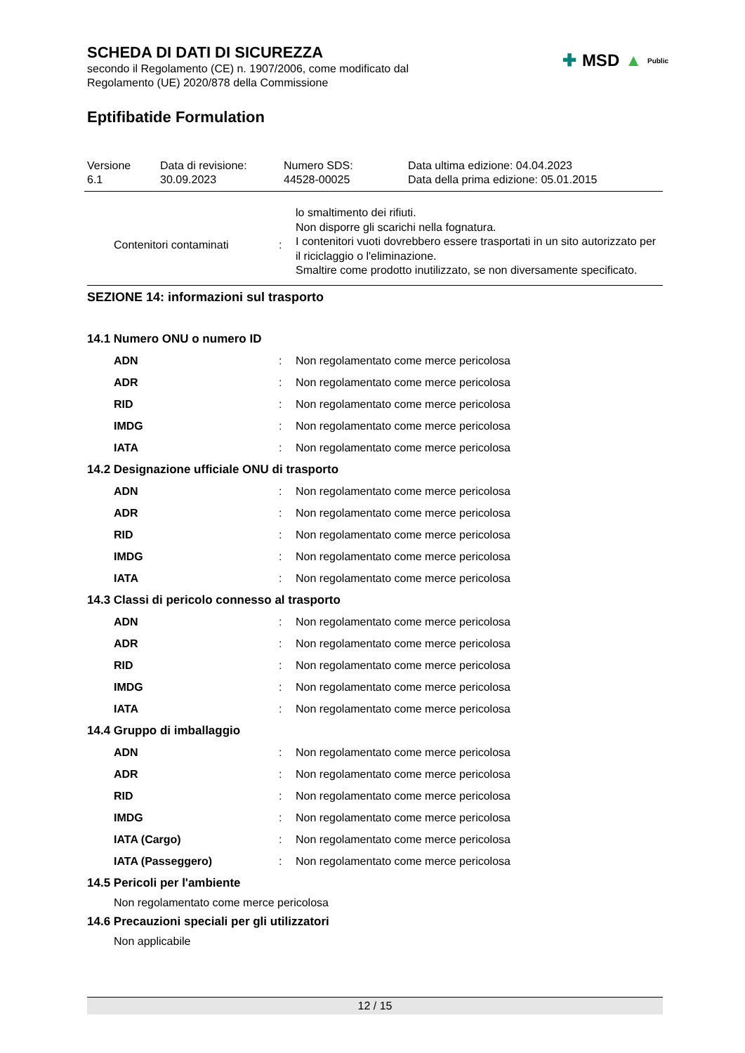SCHEDA DI DATI DI SICUREZZA
secondo il Regolamento (CE) n. 1907/2006, come modificato dal
Regolamento (UE) 2020/878 della Commissione
✚ MSD ▲ Public
Eptifibatide Formulation
Versione
6.1
Data di revisione:
30.09.2023
Numero SDS:
44528-00025
Data ultima edizione: 04.04.2023
Data della prima edizione: 05.01.2015
| Contenitori contaminati | : | lo smaltimento dei rifiuti. Non disporre gli scarichi nella fognatura. I contenitori vuoti dovrebbero essere trasportati in un sito autorizzato per il riciclaggio o l'eliminazione. Smaltire come prodotto inutilizzato, se non diversamente specificato. |
SEZIONE 14: informazioni sul trasporto
| 14.1 Numero ONU o numero ID | | |
| ADN | : | Non regolamentato come merce pericolosa |
| ADR | : | Non regolamentato come merce pericolosa |
| RID | : | Non regolamentato come merce pericolosa |
| IMDG | : | Non regolamentato come merce pericolosa |
| IATA | : | Non regolamentato come merce pericolosa |
| 14.2 Designazione ufficiale ONU di trasporto | | |
| ADN | : | Non regolamentato come merce pericolosa |
| ADR | : | Non regolamentato come merce pericolosa |
| RID | : | Non regolamentato come merce pericolosa |
| IMDG | : | Non regolamentato come merce pericolosa |
| IATA | : | Non regolamentato come merce pericolosa |
| 14.3 Classi di pericolo connesso al trasporto | | |
| ADN | : | Non regolamentato come merce pericolosa |
| ADR | : | Non regolamentato come merce pericolosa |
| RID | : | Non regolamentato come merce pericolosa |
| IMDG | : | Non regolamentato come merce pericolosa |
| IATA | : | Non regolamentato come merce pericolosa |
| 14.4 Gruppo di imballaggio | | |
| ADN | : | Non regolamentato come merce pericolosa |
| ADR | : | Non regolamentato come merce pericolosa |
| RID | : | Non regolamentato come merce pericolosa |
| IMDG | : | Non regolamentato come merce pericolosa |
| IATA (Cargo) | : | Non regolamentato come merce pericolosa |
| IATA (Passeggero) | : | Non regolamentato come merce pericolosa |
| 14.5 Pericoli per l'ambiente | | |
| Non regolamentato come merce pericolosa | | |
| 14.6 Precauzioni speciali per gli utilizzatori | | |
| Non applicabile | | |
12 / 15